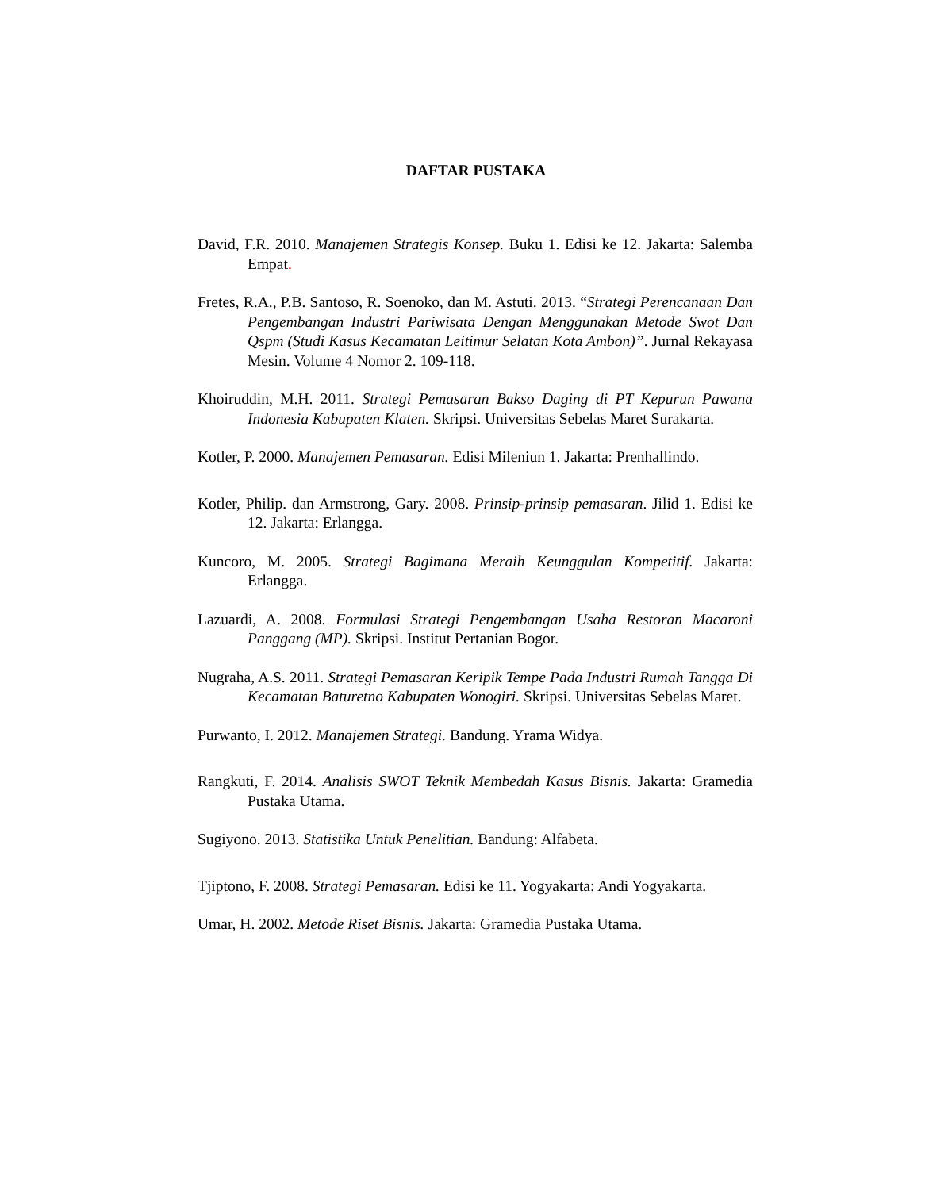DAFTAR PUSTAKA
David, F.R. 2010. Manajemen Strategis Konsep. Buku 1. Edisi ke 12. Jakarta: Salemba Empat.
Fretes, R.A., P.B. Santoso, R. Soenoko, dan M. Astuti. 2013. “Strategi Perencanaan Dan Pengembangan Industri Pariwisata Dengan Menggunakan Metode Swot Dan Qspm (Studi Kasus Kecamatan Leitimur Selatan Kota Ambon)”. Jurnal Rekayasa Mesin. Volume 4 Nomor 2. 109-118.
Khoiruddin, M.H. 2011. Strategi Pemasaran Bakso Daging di PT Kepurun Pawana Indonesia Kabupaten Klaten. Skripsi. Universitas Sebelas Maret Surakarta.
Kotler, P. 2000. Manajemen Pemasaran. Edisi Mileniun 1. Jakarta: Prenhallindo.
Kotler, Philip. dan Armstrong, Gary. 2008. Prinsip-prinsip pemasaran. Jilid 1. Edisi ke 12. Jakarta: Erlangga.
Kuncoro, M. 2005. Strategi Bagimana Meraih Keunggulan Kompetitif. Jakarta: Erlangga.
Lazuardi, A. 2008. Formulasi Strategi Pengembangan Usaha Restoran Macaroni Panggang (MP). Skripsi. Institut Pertanian Bogor.
Nugraha, A.S. 2011. Strategi Pemasaran Keripik Tempe Pada Industri Rumah Tangga Di Kecamatan Baturetno Kabupaten Wonogiri. Skripsi. Universitas Sebelas Maret.
Purwanto, I. 2012. Manajemen Strategi. Bandung. Yrama Widya.
Rangkuti, F. 2014. Analisis SWOT Teknik Membedah Kasus Bisnis. Jakarta: Gramedia Pustaka Utama.
Sugiyono. 2013. Statistika Untuk Penelitian. Bandung: Alfabeta.
Tjiptono, F. 2008. Strategi Pemasaran. Edisi ke 11. Yogyakarta: Andi Yogyakarta.
Umar, H. 2002. Metode Riset Bisnis. Jakarta: Gramedia Pustaka Utama.